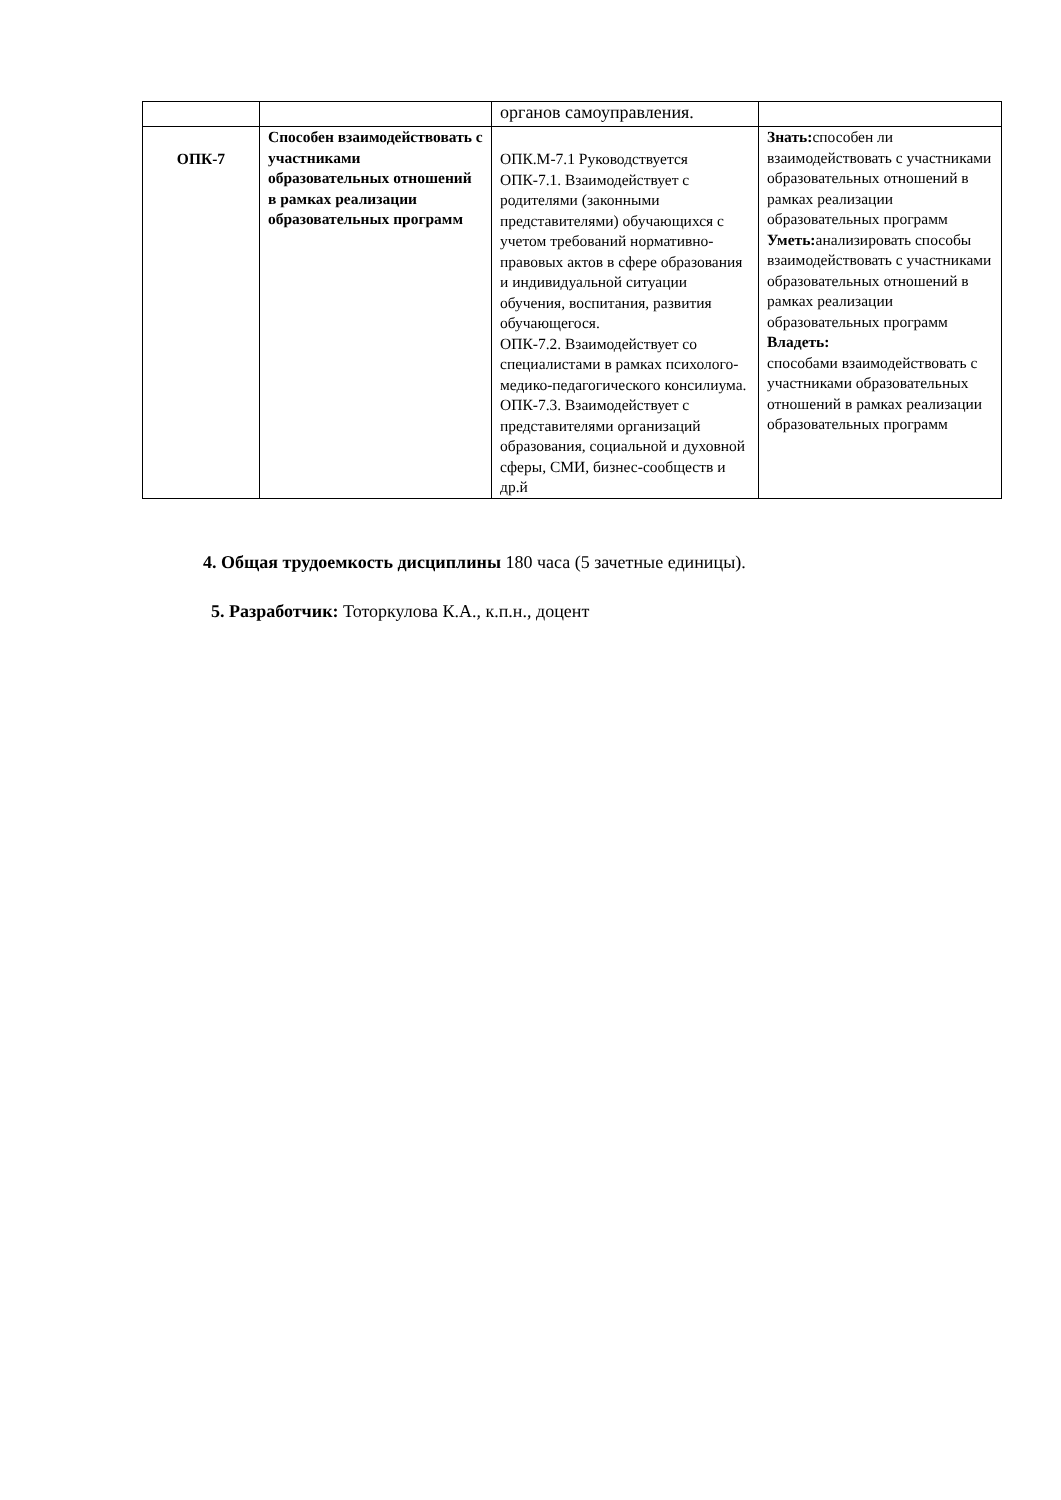| | | органов самоуправления. | |
| ОПК-7 | Способен взаимодействовать с участниками образовательных отношений в рамках реализации образовательных программ | ОПК.М-7.1 Руководствуется ОПК-7.1. Взаимодействует с родителями (законными представителями) обучающихся с учетом требований нормативно-правовых актов в сфере образования и индивидуальной ситуации обучения, воспитания, развития обучающегося. ОПК-7.2. Взаимодействует со специалистами в рамках психолого-медико-педагогического консилиума. ОПК-7.3. Взаимодействует с представителями организаций образования, социальной и духовной сферы, СМИ, бизнес-сообществ и др.й | Знать: способен ли взаимодействовать с участниками образовательных отношений в рамках реализации образовательных программ Уметь: анализировать способы взаимодействовать с участниками образовательных отношений в рамках реализации образовательных программ Владеть: способами взаимодействовать с участниками образовательных отношений в рамках реализации образовательных программ |
4. Общая трудоемкость дисциплины 180 часа (5 зачетные единицы).
5. Разработчик: Тоторкулова К.А., к.п.н., доцент